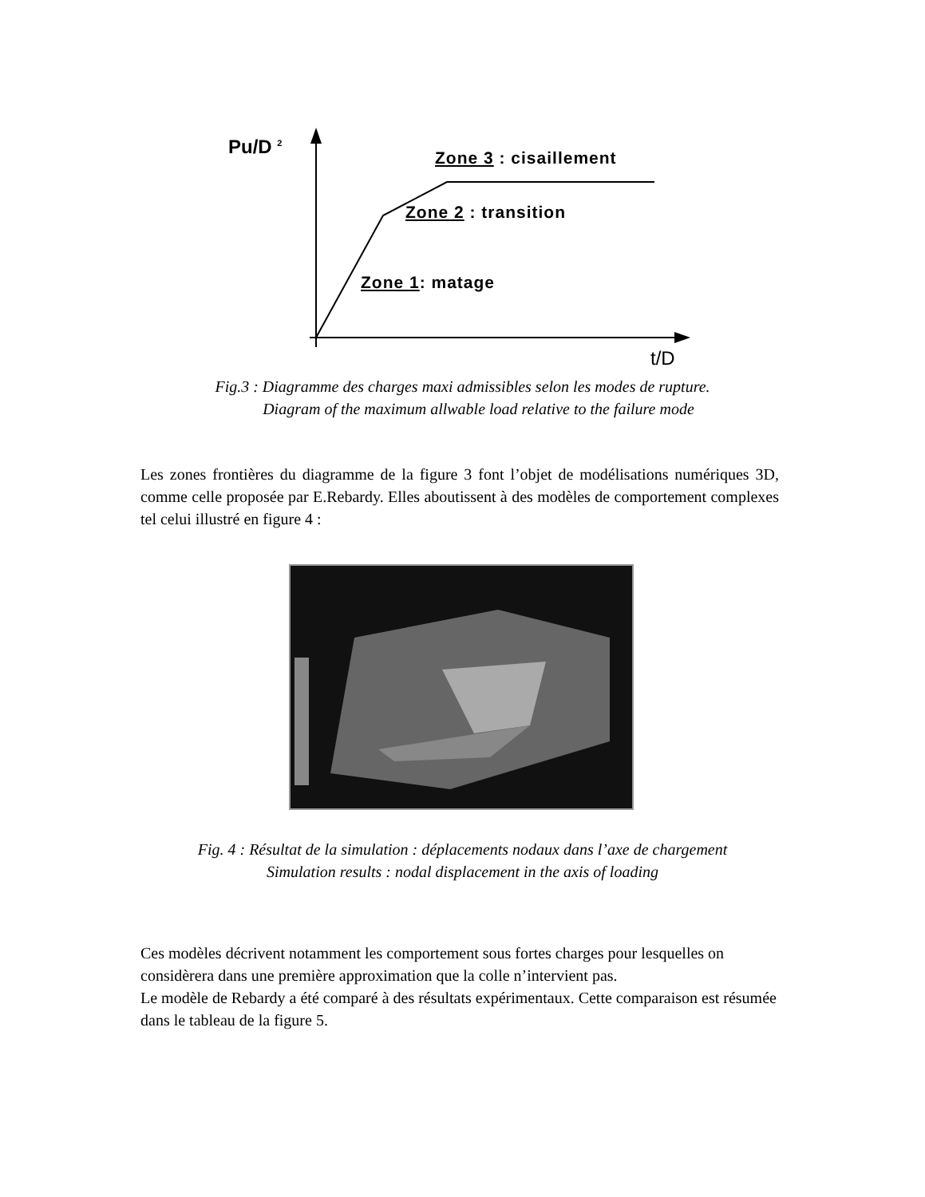Pu/D <sup>2</sup> Zone 3 : cisaillement
Zone 2 : transition
Zone 1: matage
t/D
Fig.3 : Diagramme des charges maxi admissibles selon les modes de rupture.
Diagram of the maximum allwable load relative to the failure mode
Les zones frontières du diagramme de la figure 3 font l’objet de modélisations numériques 3D, comme celle proposée par E.Rebardy. Elles aboutissent à des modèles de comportement complexes tel celui illustré en figure 4 :
Fig. 4 : Résultat de la simulation : déplacements nodaux dans l’axe de chargement
Simulation results : nodal displacement in the axis of loading
Ces modèles décrivent notamment les comportement sous fortes charges pour lesquelles on considèrera dans une première approximation que la colle n’intervient pas.
Le modèle de Rebardy a été comparé à des résultats expérimentaux. Cette comparaison est résumée dans le tableau de la figure 5.